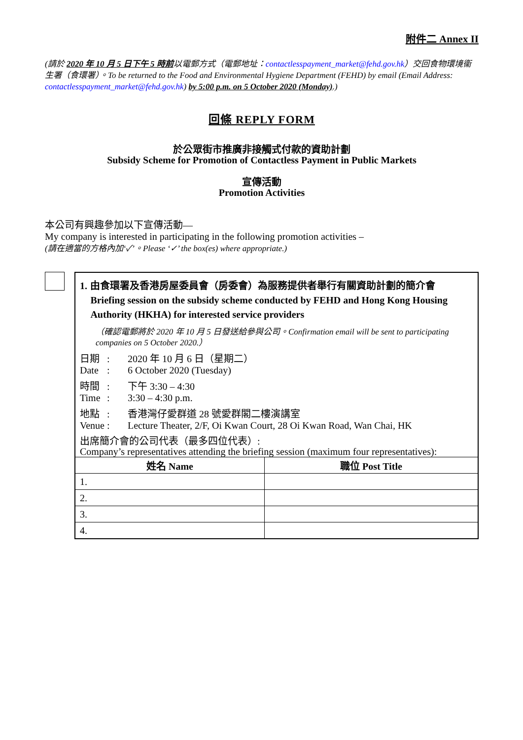附件二 Annex II
(請於 2020 年 10 月 5 日下午 5 時前以電郵方式（電郵地址：contactlesspayment_market@fehd.gov.hk）交回食物環境衞生署（食環署）。To be returned to the Food and Environmental Hygiene Department (FEHD) by email (Email Address: contactlesspayment_market@fehd.gov.hk) by 5:00 p.m. on 5 October 2020 (Monday).)
回條 REPLY FORM
於公眾街市推廣非接觸式付款的資助計劃
Subsidy Scheme for Promotion of Contactless Payment in Public Markets
宣傳活動
Promotion Activities
本公司有興趣參加以下宣傳活動—
My company is interested in participating in the following promotion activities –
(請在適當的方格內加‘✓’。Please ‘✓’ the box(es) where appropriate.)
1. 由食環署及香港房屋委員會（房委會）為服務提供者舉行有關資助計劃的簡介會
Briefing session on the subsidy scheme conducted by FEHD and Hong Kong Housing Authority (HKHA) for interested service providers
（確認電郵將於 2020 年 10 月 5 日發送給參與公司。Confirmation email will be sent to participating companies on 5 October 2020.）
日期
Date:
: 2020 年 10 月 6 日（星期二）
6 October 2020 (Tuesday)
時間
Time:
: 下午 3:30 – 4:30
3:30 – 4:30 p.m.
地點
Venue:
: 香港灣仔愛群道 28 號愛群閣二樓演講室
Lecture Theater, 2/F, Oi Kwan Court, 28 Oi Kwan Road, Wan Chai, HK
出席簡介會的公司代表（最多四位代表）:
Company’s representatives attending the briefing session (maximum four representatives):
| 姓名 Name | 職位 Post Title |
| --- | --- |
| 1. | |
| 2. | |
| 3. | |
| 4. | |